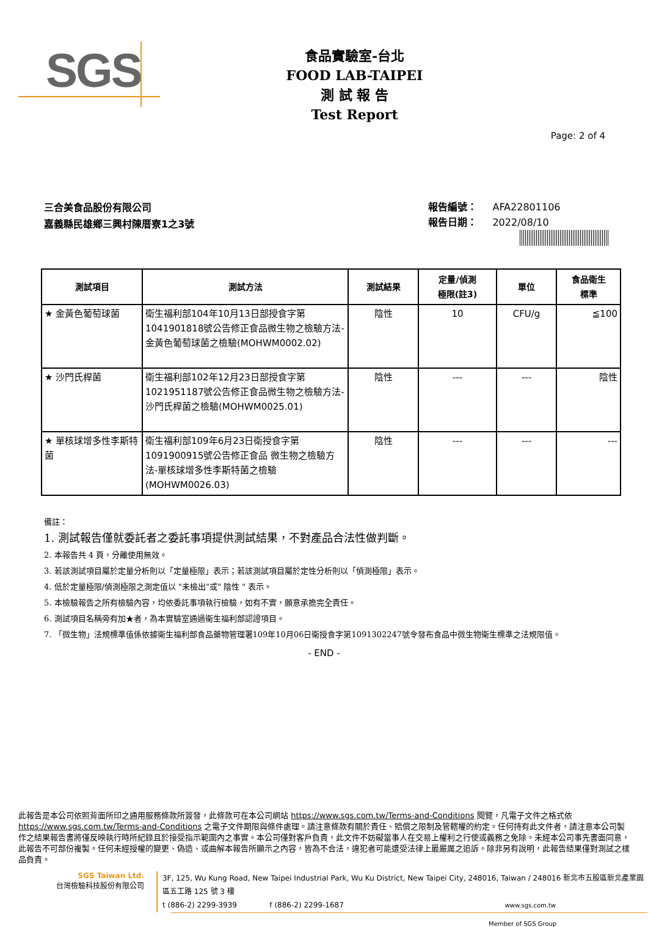SGS
食品實驗室-台北
FOOD LAB-TAIPEI
測 試 報 告
Test Report
Page: 2 of 4
三合美食品股份有限公司
嘉義縣民雄鄉三興村陳厝寮1之3號
報告編號： AFA22801106
報告日期： 2022/08/10
| 測試項目 | 測試方法 | 測試結果 | 定量/偵測 極限(註3) | 單位 | 食品衛生 標準 |
| --- | --- | --- | --- | --- | --- |
| ★ 金黃色葡萄球菌 | 衛生福利部104年10月13日部授食字第1041901818號公告修正食品微生物之檢驗方法-金黃色葡萄球菌之檢驗(MOHWM0002.02) | 陰性 | 10 | CFU/g | ≦100 |
| ★ 沙門氏桿菌 | 衛生福利部102年12月23日部授食字第1021951187號公告修正食品微生物之檢驗方法-沙門氏桿菌之檢驗(MOHWM0025.01) | 陰性 | --- | --- | 陰性 |
| ★ 單核球增多性李斯特菌 | 衛生福利部109年6月23日衛授食字第1091900915號公告修正食品 微生物之檢驗方法-單核球增多性李斯特菌之檢驗(MOHWM0026.03) | 陰性 | --- | --- | --- |
備註：
1. 測試報告僅就委託者之委託事項提供測試結果，不對產品合法性做判斷。
2. 本報告共 4 頁，分離使用無效。
3. 若該測試項目屬於定量分析則以「定量極限」表示；若該測試項目屬於定性分析則以「偵測極限」表示。
4. 低於定量極限/偵測極限之測定值以 "未檢出"或" 陰性 " 表示。
5. 本檢驗報告之所有檢驗內容，均依委託事項執行檢驗，如有不實，願意承擔完全責任。
6. 測試項目名稱旁有加★者，為本實驗室通過衛生福利部認證項目。
7. 「微生物」法規標準值係依據衛生福利部食品藥物管理署109年10月06日衛授食字第1091302247號令發布食品中微生物衛生標準之法規限值。
- END -
此報告是本公司依照背面所印之通用服務條款所簽發，此條款可在本公司網站 https://www.sgs.com.tw/Terms-and-Conditions 閱覽，凡電子文件之格式依 https://www.sgs.com.tw/Terms-and-Conditions 之電子文件期限與條件處理。請注意條款有關於責任、賠償之限制及管轄權的約定。任何持有此文件者，請注意本公司製作之結果報告書將僅反映執行時所紀錄且於接受指示範圍內之事實。本公司僅對客戶負責，此文件不妨礙當事人在交易上權利之行使或義務之免除。未經本公司事先書面同意，此報告不可部份複製。任何未經授權的變更、偽造、或曲解本報告所顯示之內容，皆為不合法，違犯者可能遭受法律上最嚴厲之追訴。除非另有說明，此報告結果僅對測試之樣品負責。
SGS Taiwan Ltd.
台灣檢驗科技股份有限公司
3F, 125, Wu Kung Road, New Taipei Industrial Park, Wu Ku District, New Taipei City, 248016, Taiwan / 248016 新北市五股區新北產業園區五工路 125 號 3 樓
t (886-2) 2299-3939 f (886-2) 2299-1687 www.sgs.com.tw
Member of SGS Group